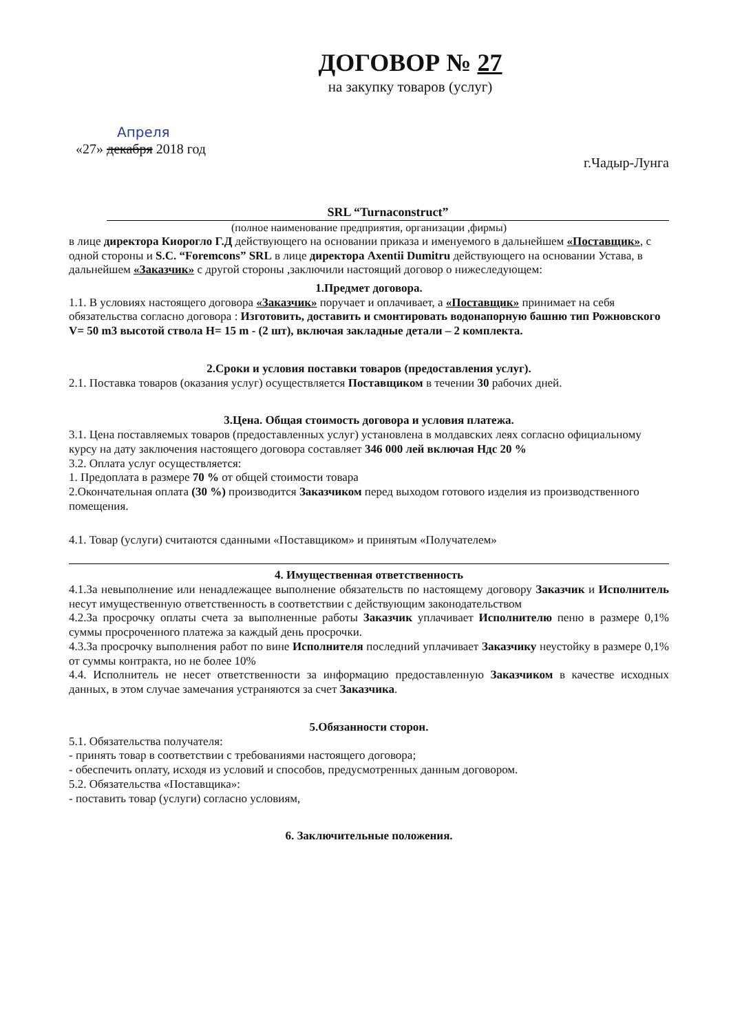ДОГОВОР № 27
на закупку товаров (услуг)
Апреля
«27» декабря 2018 год г.Чадыр-Лунга
SRL “Turnaconstruct”
(полное наименование предприятия, организации ,фирмы)
в лице директора Киорогло Г.Д действующего на основании приказа и именуемого в дальнейшем «Поставщик», с одной стороны и S.C. “Foremcons” SRL в лице директора Axentii Dumitru действующего на основании Устава, в дальнейшем «Заказчик» с другой стороны ,заключили настоящий договор о нижеследующем:
1.Предмет договора.
1.1. В условиях настоящего договора «Заказчик» поручает и оплачивает, а «Поставщик» принимает на себя обязательства согласно договора : Изготовить, доставить и смонтировать водонапорную башню тип Рожновского V= 50 m3 высотой ствола H= 15 m - (2 шт), включая закладные детали – 2 комплекта.
2.Сроки и условия поставки товаров (предоставления услуг).
2.1. Поставка товаров (оказания услуг) осуществляется Поставщиком в течении 30 рабочих дней.
3.Цена. Общая стоимость договора и условия платежа.
3.1. Цена поставляемых товаров (предоставленных услуг) установлена в молдавских леях согласно официальному курсу на дату заключения настоящего договора составляет 346 000 лей включая Ндс 20 %
3.2. Оплата услуг осуществляется:
1. Предоплата в размере 70 % от общей стоимости товара
2.Окончательная оплата (30 %) производится Заказчиком перед выходом готового изделия из производственного помещения.
4.1. Товар (услуги) считаются сданными «Поставщиком» и принятым «Получателем»
4. Имущественная ответственность
4.1.За невыполнение или ненадлежащее выполнение обязательств по настоящему договору Заказчик и Исполнитель несут имущественную ответственность в соответствии с действующим законодательством
4.2.За просрочку оплаты счета за выполненные работы Заказчик уплачивает Исполнителю пеню в размере 0,1% суммы просроченного платежа за каждый день просрочки.
4.3.За просрочку выполнения работ по вине Исполнителя последний уплачивает Заказчику неустойку в размере 0,1% от суммы контракта, но не более 10%
4.4. Исполнитель не несет ответственности за информацию предоставленную Заказчиком в качестве исходных данных, в этом случае замечания устраняются за счет Заказчика.
5.Обязанности сторон.
5.1. Обязательства получателя:
- принять товар в соответствии с требованиями настоящего договора;
- обеспечить оплату, исходя из условий и способов, предусмотренных данным договором.
5.2. Обязательства «Поставщика»:
- поставить товар (услуги) согласно условиям,
6. Заключительные положения.